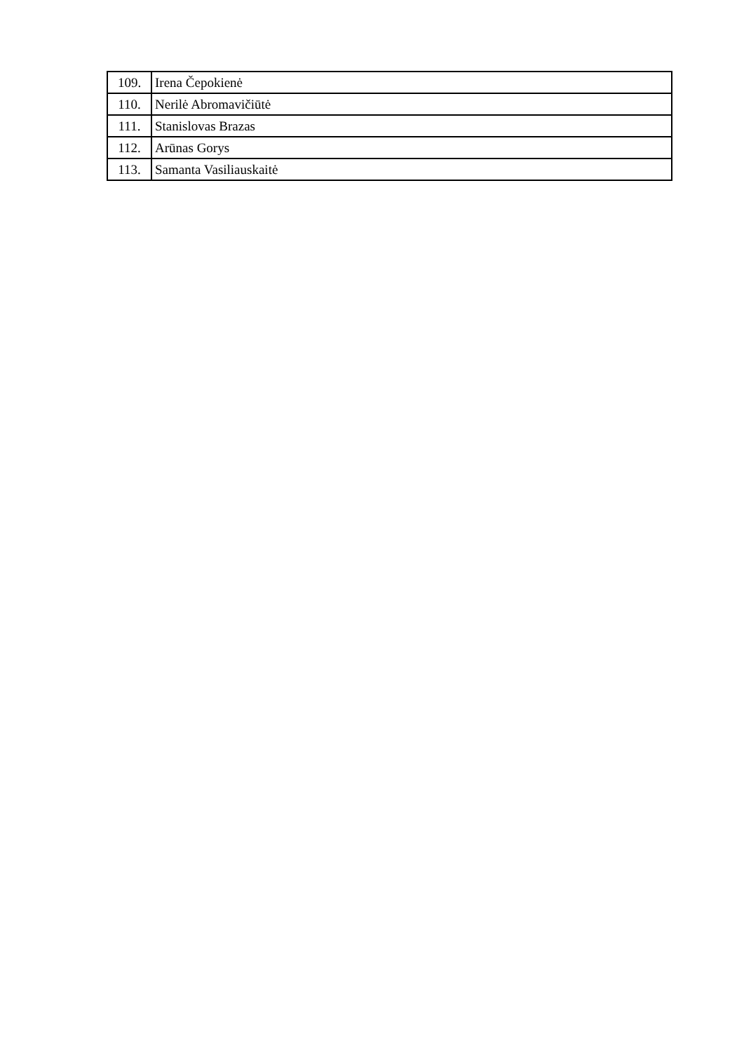| 109. | Irena Čepokienė |
| 110. | Nerilė Abromavičiūtė |
| 111. | Stanislovas Brazas |
| 112. | Arūnas Gorys |
| 113. | Samanta Vasiliauskaitė |